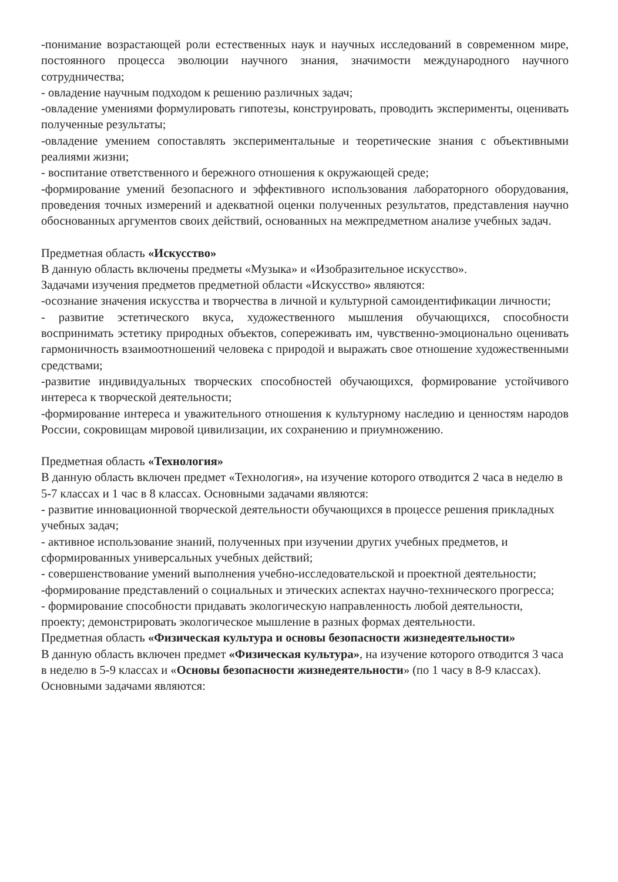-понимание возрастающей роли естественных наук и научных исследований в современном мире, постоянного процесса эволюции научного знания, значимости международного научного сотрудничества;
- овладение научным подходом к решению различных задач;
-овладение умениями формулировать гипотезы, конструировать, проводить эксперименты, оценивать полученные результаты;
-овладение умением сопоставлять экспериментальные и теоретические знания с объективными реалиями жизни;
- воспитание ответственного и бережного отношения к окружающей среде;
-формирование умений безопасного и эффективного использования лабораторного оборудования, проведения точных измерений и адекватной оценки полученных результатов, представления научно обоснованных аргументов своих действий, основанных на межпредметном анализе учебных задач.
Предметная область «Искусство»
В данную область включены предметы «Музыка» и «Изобразительное искусство».
Задачами изучения предметов предметной области «Искусство» являются:
-осознание значения искусства и творчества в личной и культурной самоидентификации личности;
- развитие эстетического вкуса, художественного мышления обучающихся, способности воспринимать эстетику природных объектов, сопереживать им, чувственно-эмоционально оценивать гармоничность взаимоотношений человека с природой и выражать свое отношение художественными средствами;
-развитие индивидуальных творческих способностей обучающихся, формирование устойчивого интереса к творческой деятельности;
-формирование интереса и уважительного отношения к культурному наследию и ценностям народов России, сокровищам мировой цивилизации, их сохранению и приумножению.
Предметная область «Технология»
В данную область включен предмет «Технология», на изучение которого отводится 2 часа в неделю в 5-7 классах и 1 час в 8 классах. Основными задачами являются:
- развитие инновационной творческой деятельности обучающихся в процессе решения прикладных учебных задач;
- активное использование знаний, полученных при изучении других учебных предметов, и сформированных универсальных учебных действий;
- совершенствование умений выполнения учебно-исследовательской и проектной деятельности;
-формирование представлений о социальных и этических аспектах научно-технического прогресса;
- формирование способности придавать экологическую направленность любой деятельности, проекту; демонстрировать экологическое мышление в разных формах деятельности.
Предметная область «Физическая культура и основы безопасности жизнедеятельности»
В данную область включен предмет «Физическая культура», на изучение которого отводится 3 часа в неделю в 5-9 классах и «Основы безопасности жизнедеятельности» (по 1 часу в 8-9 классах). Основными задачами являются: